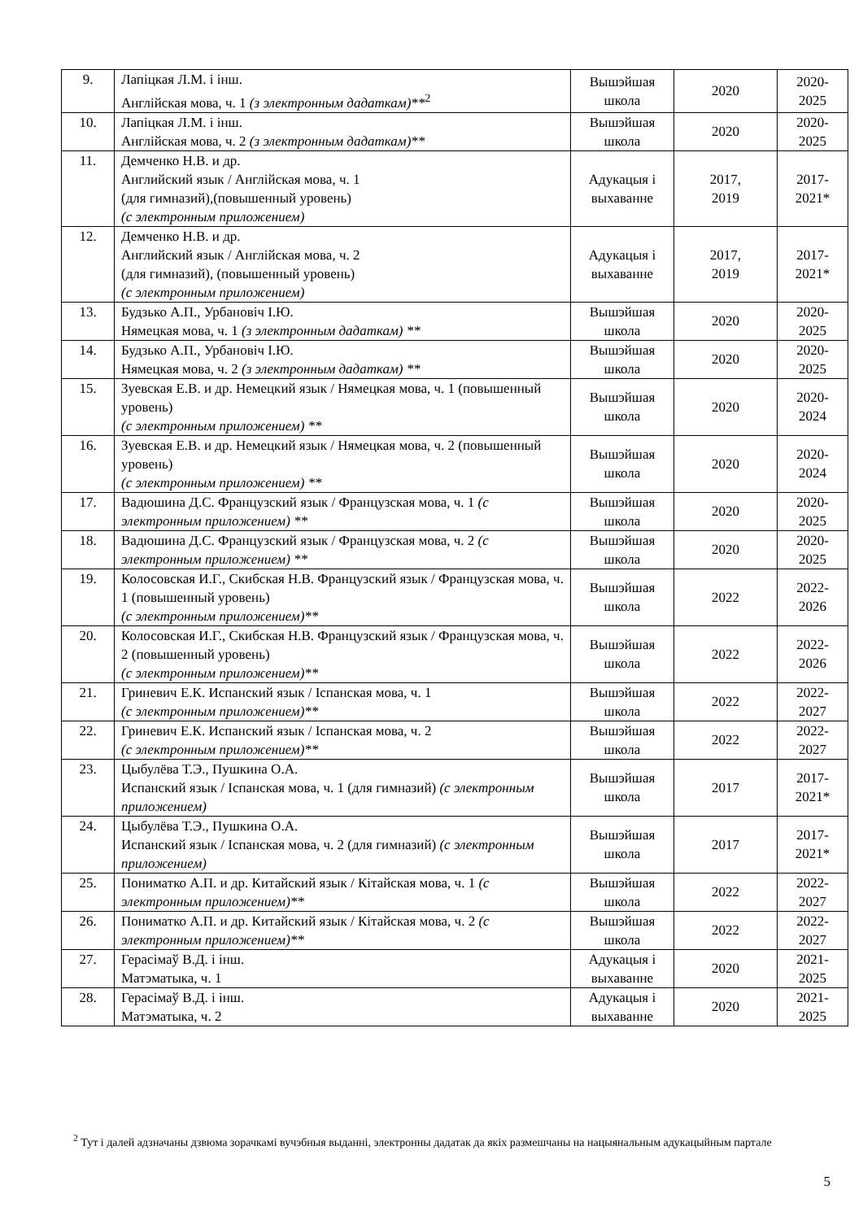| 9. | Лапіцкая Л.М. і інш. Англійская мова, ч. 1 (з электронным дадаткам)**<sup>2</sup> | Вышэйшая школа | 2020 | 2020-2025 |
| 10. | Лапіцкая Л.М. і інш. Англійская мова, ч. 2 (з электронным дадаткам)** | Вышэйшая школа | 2020 | 2020-2025 |
| 11. | Демченко Н.В. и др. Английский язык / Англійская мова, ч. 1 (для гимназий),(повышенный уровень) (с электронным приложением) | Адукацыя і выхаванне | 2017, 2019 | 2017-2021* |
| 12. | Демченко Н.В. и др. Английский язык / Англійская мова, ч. 2 (для гимназий), (повышенный уровень) (с электронным приложением) | Адукацыя і выхаванне | 2017, 2019 | 2017-2021* |
| 13. | Будзько А.П., Урбановіч І.Ю. Нямецкая мова, ч. 1 (з электронным дадаткам) ** | Вышэйшая школа | 2020 | 2020-2025 |
| 14. | Будзько А.П., Урбановіч І.Ю. Нямецкая мова, ч. 2 (з электронным дадаткам) ** | Вышэйшая школа | 2020 | 2020-2025 |
| 15. | Зуевская Е.В. и др. Немецкий язык / Нямецкая мова, ч. 1 (повышенный уровень) (с электронным приложением) ** | Вышэйшая школа | 2020 | 2020-2024 |
| 16. | Зуевская Е.В. и др. Немецкий язык / Нямецкая мова, ч. 2 (повышенный уровень) (с электронным приложением) ** | Вышэйшая школа | 2020 | 2020-2024 |
| 17. | Вадюшина Д.С. Французский язык / Французская мова, ч. 1 (с электронным приложением) ** | Вышэйшая школа | 2020 | 2020-2025 |
| 18. | Вадюшина Д.С. Французский язык / Французская мова, ч. 2 (с электронным приложением) ** | Вышэйшая школа | 2020 | 2020-2025 |
| 19. | Колосовская И.Г., Скибская Н.В. Французский язык / Французская мова, ч. 1 (повышенный уровень) (с электронным приложением)** | Вышэйшая школа | 2022 | 2022-2026 |
| 20. | Колосовская И.Г., Скибская Н.В. Французский язык / Французская мова, ч. 2 (повышенный уровень) (с электронным приложением)** | Вышэйшая школа | 2022 | 2022-2026 |
| 21. | Гриневич Е.К. Испанский язык / Іспанская мова, ч. 1 (с электронным приложением)** | Вышэйшая школа | 2022 | 2022-2027 |
| 22. | Гриневич Е.К. Испанский язык / Іспанская мова, ч. 2 (с электронным приложением)** | Вышэйшая школа | 2022 | 2022-2027 |
| 23. | Цыбулёва Т.Э., Пушкина О.А. Испанский язык / Іспанская мова, ч. 1 (для гимназий) (с электронным приложением) | Вышэйшая школа | 2017 | 2017-2021* |
| 24. | Цыбулёва Т.Э., Пушкина О.А. Испанский язык / Іспанская мова, ч. 2 (для гимназий) (с электронным приложением) | Вышэйшая школа | 2017 | 2017-2021* |
| 25. | Пониматко А.П. и др. Китайский язык / Кітайская мова, ч. 1 (с электронным приложением)** | Вышэйшая школа | 2022 | 2022-2027 |
| 26. | Пониматко А.П. и др. Китайский язык / Кітайская мова, ч. 2 (с электронным приложением)** | Вышэйшая школа | 2022 | 2022-2027 |
| 27. | Герасімаў В.Д. і інш. Матэматыка, ч. 1 | Адукацыя і выхаванне | 2020 | 2021-2025 |
| 28. | Герасімаў В.Д. і інш. Матэматыка, ч. 2 | Адукацыя і выхаванне | 2020 | 2021-2025 |
<sup>2</sup> Тут і далей адзначаны дзвюма зорачкамі вучэбныя выданні, электронны дадатак да якіх размешчаны на нацыянальным адукацыйным партале
5